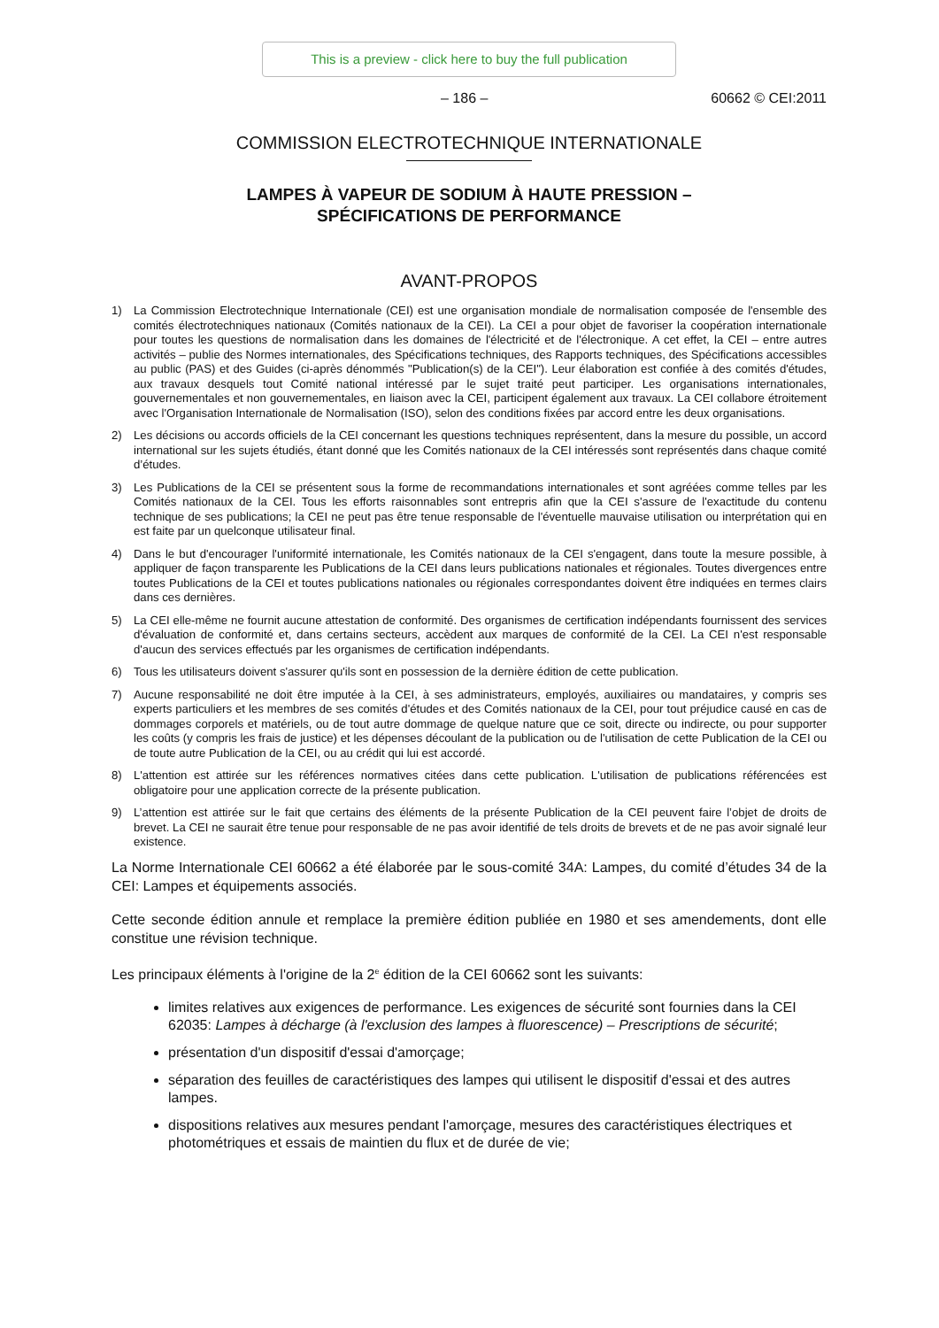This is a preview - click here to buy the full publication
– 186 – 60662 © CEI:2011
COMMISSION ELECTROTECHNIQUE INTERNATIONALE
LAMPES À VAPEUR DE SODIUM À HAUTE PRESSION –
SPÉCIFICATIONS DE PERFORMANCE
AVANT-PROPOS
1) La Commission Electrotechnique Internationale (CEI) est une organisation mondiale de normalisation composée de l'ensemble des comités électrotechniques nationaux (Comités nationaux de la CEI). La CEI a pour objet de favoriser la coopération internationale pour toutes les questions de normalisation dans les domaines de l'électricité et de l'électronique. A cet effet, la CEI – entre autres activités – publie des Normes internationales, des Spécifications techniques, des Rapports techniques, des Spécifications accessibles au public (PAS) et des Guides (ci-après dénommés "Publication(s) de la CEI"). Leur élaboration est confiée à des comités d'études, aux travaux desquels tout Comité national intéressé par le sujet traité peut participer. Les organisations internationales, gouvernementales et non gouvernementales, en liaison avec la CEI, participent également aux travaux. La CEI collabore étroitement avec l'Organisation Internationale de Normalisation (ISO), selon des conditions fixées par accord entre les deux organisations.
2) Les décisions ou accords officiels de la CEI concernant les questions techniques représentent, dans la mesure du possible, un accord international sur les sujets étudiés, étant donné que les Comités nationaux de la CEI intéressés sont représentés dans chaque comité d’études.
3) Les Publications de la CEI se présentent sous la forme de recommandations internationales et sont agréées comme telles par les Comités nationaux de la CEI. Tous les efforts raisonnables sont entrepris afin que la CEI s'assure de l'exactitude du contenu technique de ses publications; la CEI ne peut pas être tenue responsable de l'éventuelle mauvaise utilisation ou interprétation qui en est faite par un quelconque utilisateur final.
4) Dans le but d'encourager l'uniformité internationale, les Comités nationaux de la CEI s'engagent, dans toute la mesure possible, à appliquer de façon transparente les Publications de la CEI dans leurs publications nationales et régionales. Toutes divergences entre toutes Publications de la CEI et toutes publications nationales ou régionales correspondantes doivent être indiquées en termes clairs dans ces dernières.
5) La CEI elle-même ne fournit aucune attestation de conformité. Des organismes de certification indépendants fournissent des services d'évaluation de conformité et, dans certains secteurs, accèdent aux marques de conformité de la CEI. La CEI n'est responsable d'aucun des services effectués par les organismes de certification indépendants.
6) Tous les utilisateurs doivent s'assurer qu'ils sont en possession de la dernière édition de cette publication.
7) Aucune responsabilité ne doit être imputée à la CEI, à ses administrateurs, employés, auxiliaires ou mandataires, y compris ses experts particuliers et les membres de ses comités d'études et des Comités nationaux de la CEI, pour tout préjudice causé en cas de dommages corporels et matériels, ou de tout autre dommage de quelque nature que ce soit, directe ou indirecte, ou pour supporter les coûts (y compris les frais de justice) et les dépenses découlant de la publication ou de l'utilisation de cette Publication de la CEI ou de toute autre Publication de la CEI, ou au crédit qui lui est accordé.
8) L'attention est attirée sur les références normatives citées dans cette publication. L'utilisation de publications référencées est obligatoire pour une application correcte de la présente publication.
9) L’attention est attirée sur le fait que certains des éléments de la présente Publication de la CEI peuvent faire l’objet de droits de brevet. La CEI ne saurait être tenue pour responsable de ne pas avoir identifié de tels droits de brevets et de ne pas avoir signalé leur existence.
La Norme Internationale CEI 60662 a été élaborée par le sous-comité 34A: Lampes, du comité d’études 34 de la CEI: Lampes et équipements associés.
Cette seconde édition annule et remplace la première édition publiée en 1980 et ses amendements, dont elle constitue une révision technique.
Les principaux éléments à l'origine de la 2<sup>e</sup> édition de la CEI 60662 sont les suivants:
limites relatives aux exigences de performance. Les exigences de sécurité sont fournies dans la CEI 62035: Lampes à décharge (à l'exclusion des lampes à fluorescence) – Prescriptions de sécurité;
présentation d'un dispositif d'essai d'amorçage;
séparation des feuilles de caractéristiques des lampes qui utilisent le dispositif d'essai et des autres lampes.
dispositions relatives aux mesures pendant l'amorçage, mesures des caractéristiques électriques et photométriques et essais de maintien du flux et de durée de vie;